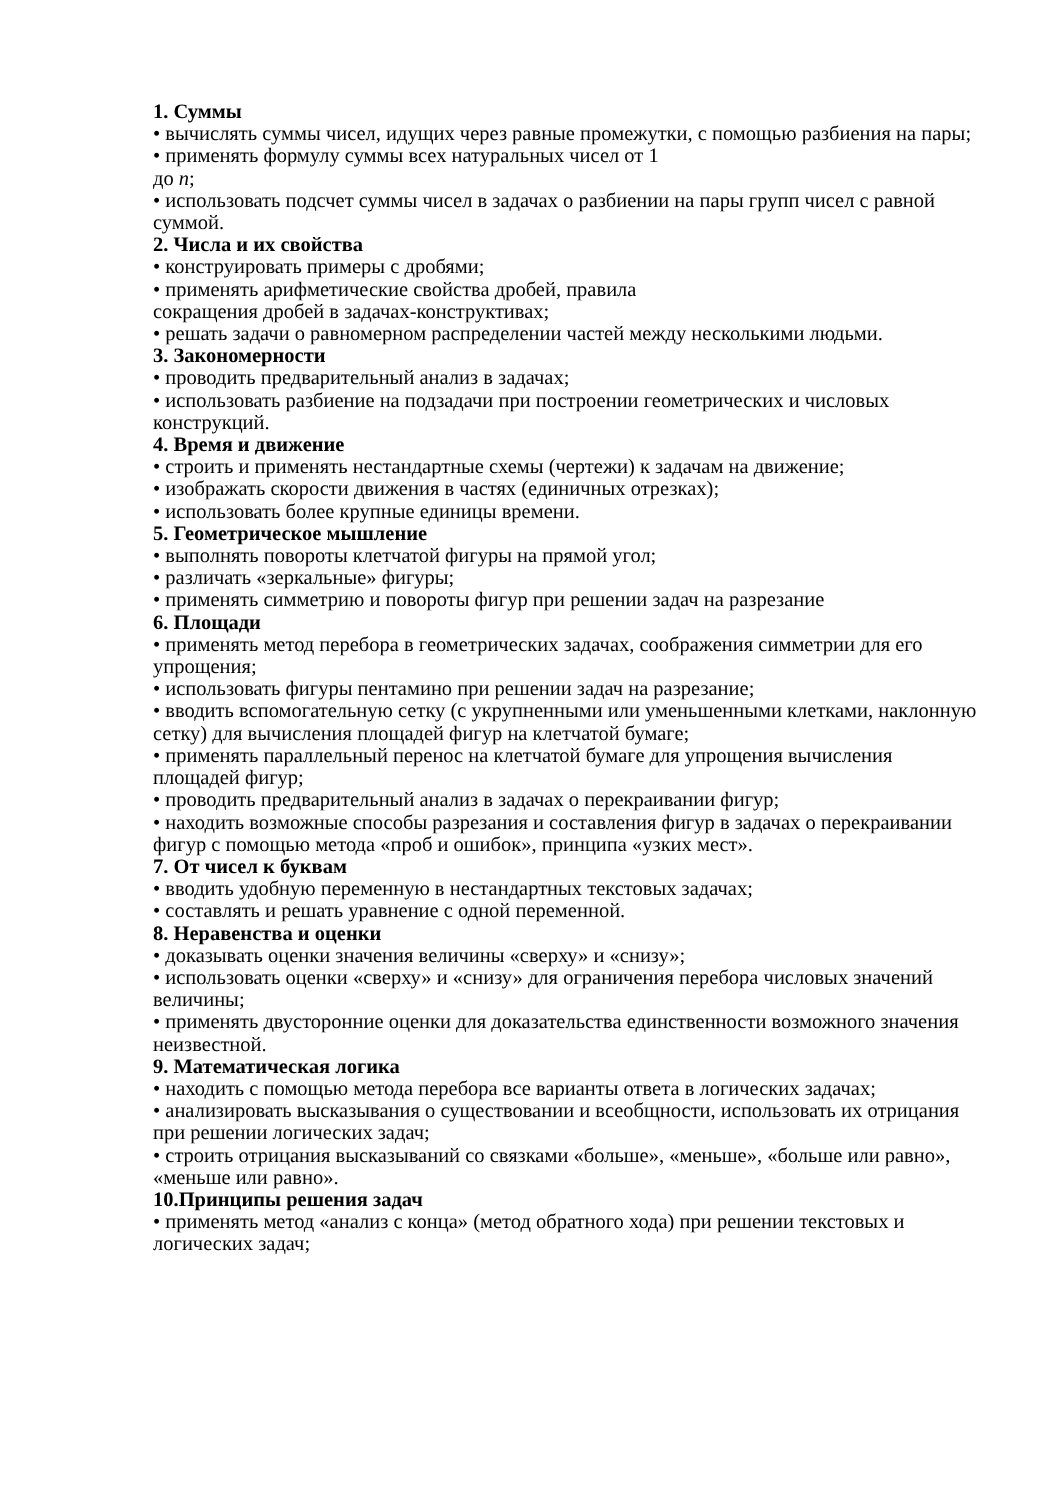1. Суммы
• вычислять суммы чисел, идущих через равные промежутки, с помощью разбиения на пары;
• применять формулу суммы всех натуральных чисел от 1
до n;
• использовать подсчет суммы чисел в задачах о разбиении на пары групп чисел с равной суммой.
2. Числа и их свойства
• конструировать примеры с дробями;
• применять арифметические свойства дробей, правила
сокращения дробей в задачах-конструктивах;
• решать задачи о равномерном распределении частей между несколькими людьми.
3. Закономерности
• проводить предварительный анализ в задачах;
• использовать разбиение на подзадачи при построении геометрических и числовых конструкций.
4. Время и движение
• строить и применять нестандартные схемы (чертежи) к задачам на движение;
• изображать скорости движения в частях (единичных отрезках);
• использовать более крупные единицы времени.
5. Геометрическое мышление
• выполнять повороты клетчатой фигуры на прямой угол;
• различать «зеркальные» фигуры;
• применять симметрию и повороты фигур при решении задач на разрезание
6. Площади
• применять метод перебора в геометрических задачах, соображения симметрии для его упрощения;
• использовать фигуры пентамино при решении задач на разрезание;
• вводить вспомогательную сетку (с укрупненными или уменьшенными клетками, наклонную сетку) для вычисления площадей фигур на клетчатой бумаге;
• применять параллельный перенос на клетчатой бумаге для упрощения вычисления площадей фигур;
• проводить предварительный анализ в задачах о перекраивании фигур;
• находить возможные способы разрезания и составления фигур в задачах о перекраивании фигур с помощью метода «проб и ошибок», принципа «узких мест».
7. От чисел к буквам
• вводить удобную переменную в нестандартных текстовых задачах;
• составлять и решать уравнение с одной переменной.
8. Неравенства и оценки
• доказывать оценки значения величины «сверху» и «снизу»;
• использовать оценки «сверху» и «снизу» для ограничения перебора числовых значений величины;
• применять двусторонние оценки для доказательства единственности возможного значения неизвестной.
9. Математическая логика
• находить с помощью метода перебора все варианты ответа в логических задачах;
• анализировать высказывания о существовании и всеобщности, использовать их отрицания при решении логических задач;
• строить отрицания высказываний со связками «больше», «меньше», «больше или равно», «меньше или равно».
10.Принципы решения задач
• применять метод «анализ с конца» (метод обратного хода) при решении текстовых и логических задач;